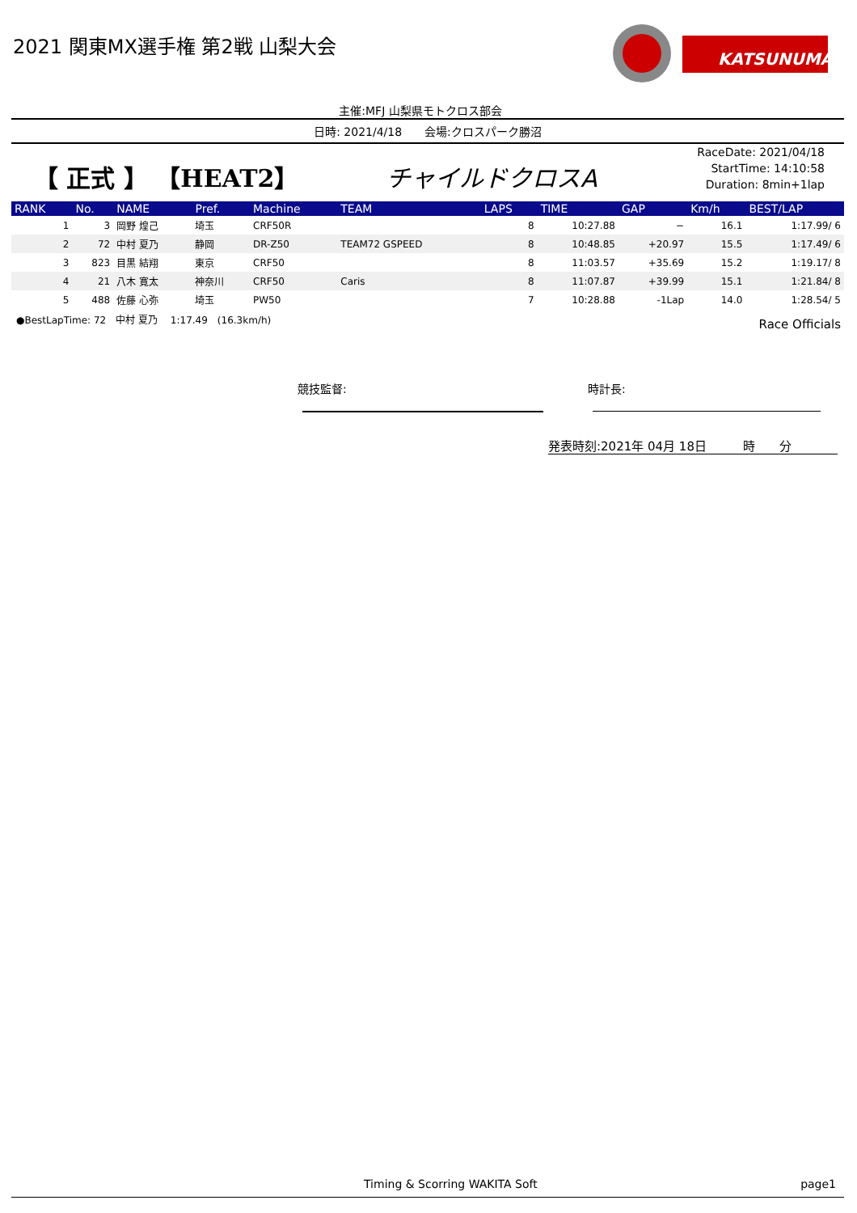2021 関東MX選手権 第2戦 山梨大会
KATSUNUMA
主催:MFJ 山梨県モトクロス部会
日時: 2021/4/18　　会場:クロスパーク勝沼
【 正式 】 【HEAT2】 チャイルドクロスA
RaceDate: 2021/04/18
StartTime: 14:10:58
Duration: 8min+1lap
| RANK | No. | NAME | Pref. | Machine | TEAM | LAPS | TIME | GAP | Km/h | BEST/LAP |
| --- | --- | --- | --- | --- | --- | --- | --- | --- | --- | --- |
| 1 | 3 | 岡野 煌己 | 埼玉 | CRF50R | | 8 | 10:27.88 | − | 16.1 | 1:17.99/ 6 |
| 2 | 72 | 中村 夏乃 | 静岡 | DR-Z50 | TEAM72 GSPEED | 8 | 10:48.85 | +20.97 | 15.5 | 1:17.49/ 6 |
| 3 | 823 | 目黒 結翔 | 東京 | CRF50 | | 8 | 11:03.57 | +35.69 | 15.2 | 1:19.17/ 8 |
| 4 | 21 | 八木 寛太 | 神奈川 | CRF50 | Caris | 8 | 11:07.87 | +39.99 | 15.1 | 1:21.84/ 8 |
| 5 | 488 | 佐藤 心弥 | 埼玉 | PW50 | | 7 | 10:28.88 | -1Lap | 14.0 | 1:28.54/ 5 |
●BestLapTime: 72　中村 夏乃　 1:17.49　(16.3km/h)
Race Officials
競技監督: 時計長:
発表時刻:2021年 04月 18日　　　時　　分
Timing & Scorring WAKITA Soft page1